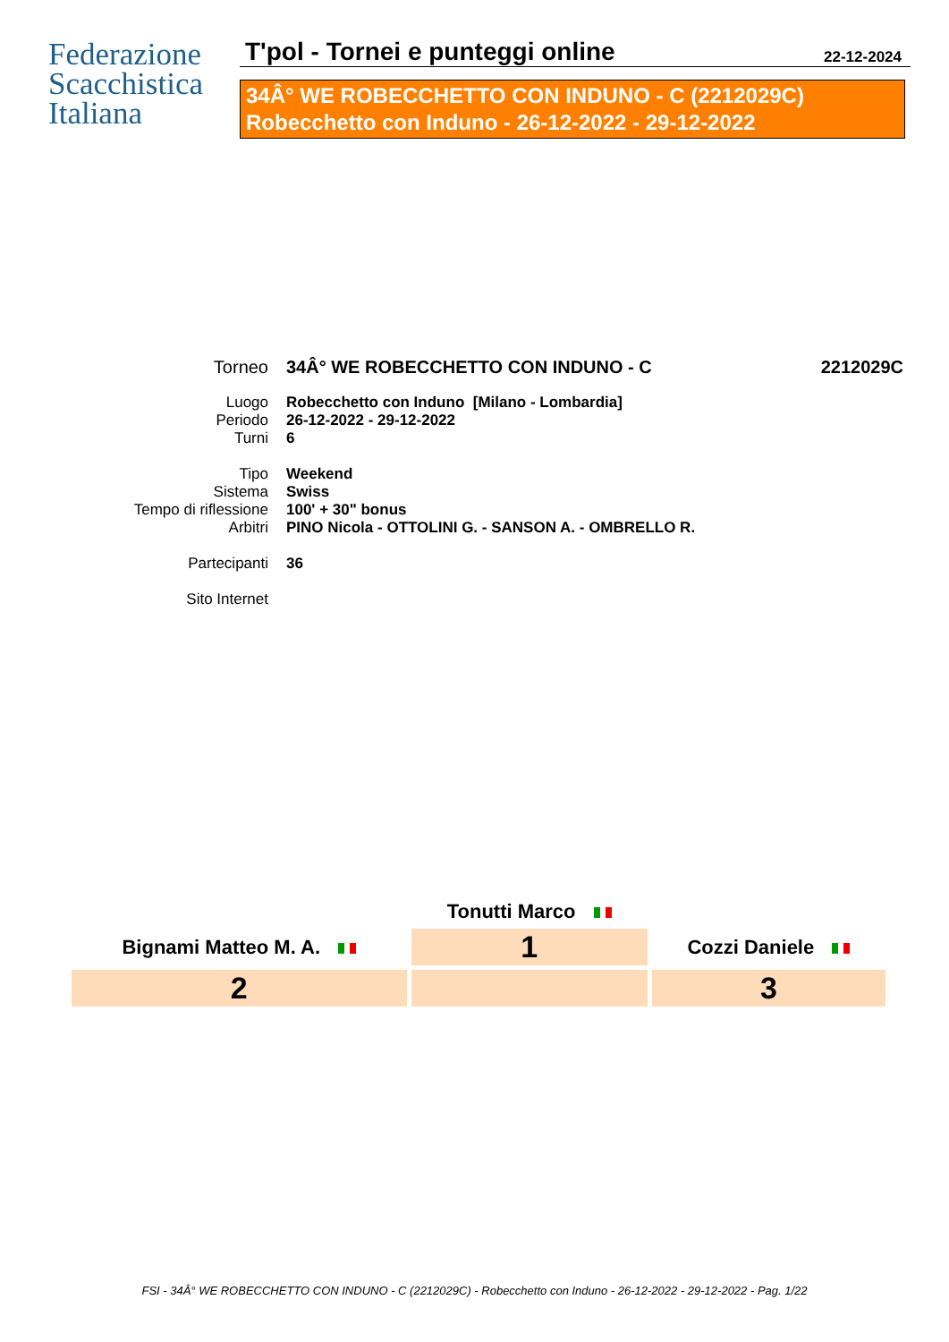Federazione
Scacchistica
Italiana
T'pol - Tornei e punteggi online 22-12-2024
34Â° WE ROBECCHETTO CON INDUNO - C (2212029C)
Robecchetto con Induno - 26-12-2022 - 29-12-2022
| Torneo | 34Â° WE ROBECCHETTO CON INDUNO - C | 2212029C |
| Luogo | Robecchetto con Induno [Milano - Lombardia] | |
| Periodo | 26-12-2022 - 29-12-2022 | |
| Turni | 6 | |
| Tipo | Weekend | |
| Sistema | Swiss | |
| Tempo di riflessione | 100' + 30" bonus | |
| Arbitri | PINO Nicola - OTTOLINI G. - SANSON A. - OMBRELLO R. | |
| Partecipanti | 36 | |
| Sito Internet | | |
| | Tonutti Marco | |
| Bignami Matteo M. A. | 1 | Cozzi Daniele |
| 2 | | 3 |
FSI - 34Â° WE ROBECCHETTO CON INDUNO - C (2212029C) - Robecchetto con Induno - 26-12-2022 - 29-12-2022 - Pag. 1/22